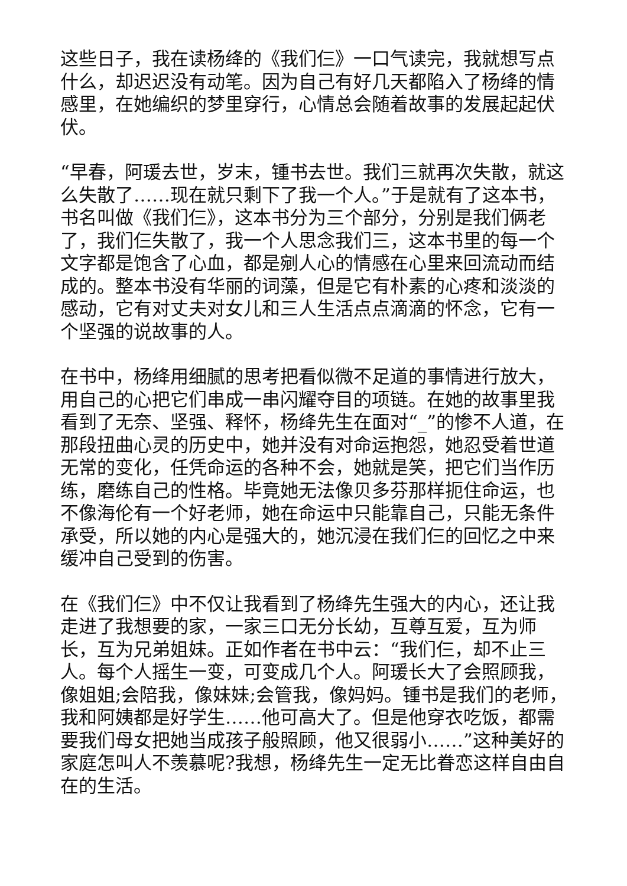这些日子，我在读杨绛的《我们仨》一口气读完，我就想写点什么，却迟迟没有动笔。因为自己有好几天都陷入了杨绛的情感里，在她编织的梦里穿行，心情总会随着故事的发展起起伏伏。
“早春，阿瑗去世，岁末，锺书去世。我们三就再次失散，就这么失散了……现在就只剩下了我一个人。”于是就有了这本书，书名叫做《我们仨》，这本书分为三个部分，分别是我们俩老了，我们仨失散了，我一个人思念我们三，这本书里的每一个文字都是饱含了心血，都是剜人心的情感在心里来回流动而结成的。整本书没有华丽的词藻，但是它有朴素的心疼和淡淡的感动，它有对丈夫对女儿和三人生活点点滴滴的怀念，它有一个坚强的说故事的人。
在书中，杨绛用细腻的思考把看似微不足道的事情进行放大，用自己的心把它们串成一串闪耀夺目的项链。在她的故事里我看到了无奈、坚强、释怀，杨绛先生在面对“_”的惨不人道，在那段扭曲心灵的历史中，她并没有对命运抱怨，她忍受着世道无常的变化，任凭命运的各种不会，她就是笑，把它们当作历练，磨练自己的性格。毕竟她无法像贝多芬那样扼住命运，也不像海伦有一个好老师，她在命运中只能靠自己，只能无条件承受，所以她的内心是强大的，她沉浸在我们仨的回忆之中来缓冲自己受到的伤害。
在《我们仨》中不仅让我看到了杨绛先生强大的内心，还让我走进了我想要的家，一家三口无分长幼，互尊互爱，互为师长，互为兄弟姐妹。正如作者在书中云：“我们仨，却不止三人。每个人摇生一变，可变成几个人。阿瑗长大了会照顾我，像姐姐;会陪我，像妹妹;会管我，像妈妈。锺书是我们的老师，我和阿姨都是好学生……他可高大了。但是他穿衣吃饭，都需要我们母女把她当成孩子般照顾，他又很弱小……”这种美好的家庭怎叫人不羡慕呢?我想，杨绛先生一定无比眷恋这样自由自在的生活。